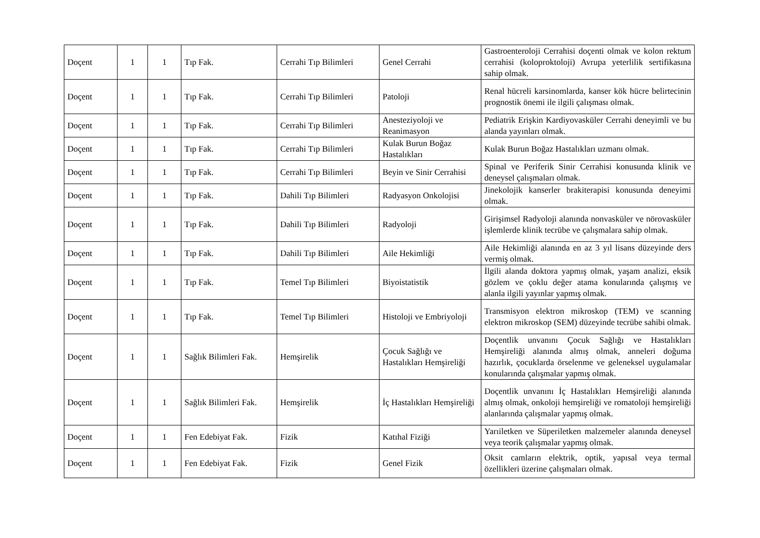| Doçent | 1 | 1 | Tıp Fak. | Cerrahi Tıp Bilimleri | Genel Cerrahi | Gastroenteroloji Cerrahisi doçenti olmak ve kolon rektum cerrahisi (koloproktoloji) Avrupa yeterlilik sertifikasına sahip olmak. |
| Doçent | 1 | 1 | Tıp Fak. | Cerrahi Tıp Bilimleri | Patoloji | Renal hücreli karsinomlarda, kanser kök hücre belirtecinin prognostik önemi ile ilgili çalışması olmak. |
| Doçent | 1 | 1 | Tıp Fak. | Cerrahi Tıp Bilimleri | Anesteziyoloji ve Reanimasyon | Pediatrik Erişkin Kardiyovasküler Cerrahi deneyimli ve bu alanda yayınları olmak. |
| Doçent | 1 | 1 | Tıp Fak. | Cerrahi Tıp Bilimleri | Kulak Burun Boğaz Hastalıkları | Kulak Burun Boğaz Hastalıkları uzmanı olmak. |
| Doçent | 1 | 1 | Tıp Fak. | Cerrahi Tıp Bilimleri | Beyin ve Sinir Cerrahisi | Spinal ve Periferik Sinir Cerrahisi konusunda klinik ve deneysel çalışmaları olmak. |
| Doçent | 1 | 1 | Tıp Fak. | Dahili Tıp Bilimleri | Radyasyon Onkolojisi | Jinekolojik kanserler brakiterapisi konusunda deneyimi olmak. |
| Doçent | 1 | 1 | Tıp Fak. | Dahili Tıp Bilimleri | Radyoloji | Girişimsel Radyoloji alanında nonvasküler ve nörovasküler işlemlerde klinik tecrübe ve çalışmalara sahip olmak. |
| Doçent | 1 | 1 | Tıp Fak. | Dahili Tıp Bilimleri | Aile Hekimliği | Aile Hekimliği alanında en az 3 yıl lisans düzeyinde ders vermiş olmak. |
| Doçent | 1 | 1 | Tıp Fak. | Temel Tıp Bilimleri | Biyoistatistik | İlgili alanda doktora yapmış olmak, yaşam analizi, eksik gözlem ve çoklu değer atama konularında çalışmış ve alanla ilgili yayınlar yapmış olmak. |
| Doçent | 1 | 1 | Tıp Fak. | Temel Tıp Bilimleri | Histoloji ve Embriyoloji | Transmisyon elektron mikroskop (TEM) ve scanning elektron mikroskop (SEM) düzeyinde tecrübe sahibi olmak. |
| Doçent | 1 | 1 | Sağlık Bilimleri Fak. | Hemşirelik | Çocuk Sağlığı ve Hastalıkları Hemşireliği | Doçentlik unvanını Çocuk Sağlığı ve Hastalıkları Hemşireliği alanında almış olmak, anneleri doğuma hazırlık, çocuklarda örselenme ve geleneksel uygulamalar konularında çalışmalar yapmış olmak. |
| Doçent | 1 | 1 | Sağlık Bilimleri Fak. | Hemşirelik | İç Hastalıkları Hemşireliği | Doçentlik unvanını İç Hastalıkları Hemşireliği alanında almış olmak, onkoloji hemşireliği ve romatoloji hemşireliği alanlarında çalışmalar yapmış olmak. |
| Doçent | 1 | 1 | Fen Edebiyat Fak. | Fizik | Katıhal Fiziği | Yarıiletken ve Süperiletken malzemeler alanında deneysel veya teorik çalışmalar yapmış olmak. |
| Doçent | 1 | 1 | Fen Edebiyat Fak. | Fizik | Genel Fizik | Oksit camların elektrik, optik, yapısal veya termal özellikleri üzerine çalışmaları olmak. |